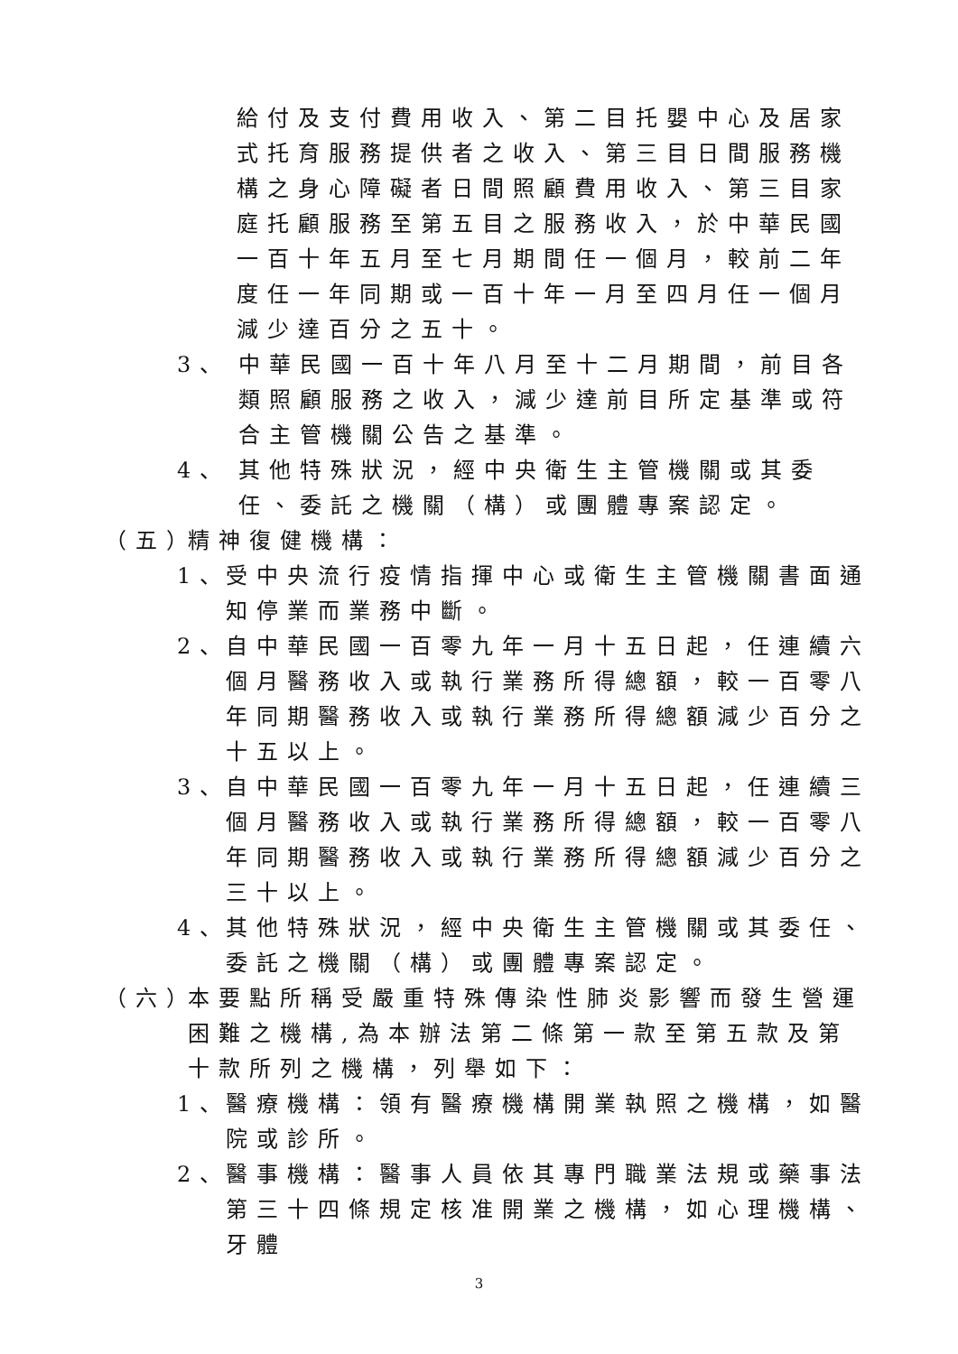給付及支付費用收入、第二目托嬰中心及居家式托育服務提供者之收入、第三目日間服務機構之身心障礙者日間照顧費用收入、第三目家庭托顧服務至第五目之服務收入，於中華民國一百十年五月至七月期間任一個月，較前二年度任一年同期或一百十年一月至四月任一個月減少達百分之五十。
3、 中華民國一百十年八月至十二月期間，前目各類照顧服務之收入，減少達前目所定基準或符合主管機關公告之基準。
4、 其他特殊狀況，經中央衛生主管機關或其委任、委託之機關（構）或團體專案認定。
（五）
精神復健機構：
1、
受中央流行疫情指揮中心或衛生主管機關書面通知停業而業務中斷。
2、
自中華民國一百零九年一月十五日起，任連續六個月醫務收入或執行業務所得總額，較一百零八年同期醫務收入或執行業務所得總額減少百分之十五以上。
3、
自中華民國一百零九年一月十五日起，任連續三個月醫務收入或執行業務所得總額，較一百零八年同期醫務收入或執行業務所得總額減少百分之三十以上。
4、
其他特殊狀況，經中央衛生主管機關或其委任、委託之機關（構）或團體專案認定。
（六）
本要點所稱受嚴重特殊傳染性肺炎影響而發生營運困難之機構,為本辦法第二條第一款至第五款及第十款所列之機構，列舉如下：
1、
醫療機構：領有醫療機構開業執照之機構，如醫院或診所。
2、
醫事機構：醫事人員依其專門職業法規或藥事法第三十四條規定核准開業之機構，如心理機構、牙體
3